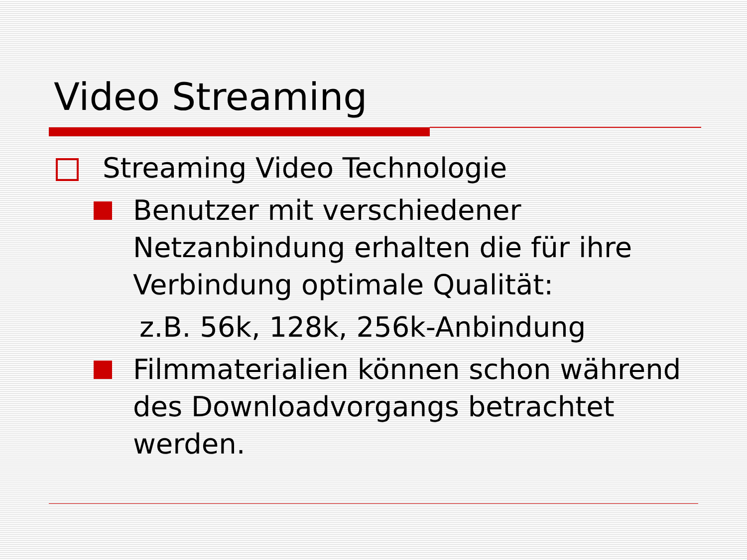Video Streaming
Streaming Video Technologie
Benutzer mit verschiedener Netzanbindung erhalten die für ihre Verbindung optimale Qualität:
z.B. 56k, 128k, 256k-Anbindung
Filmmaterialien können schon während des Downloadvorgangs betrachtet werden.